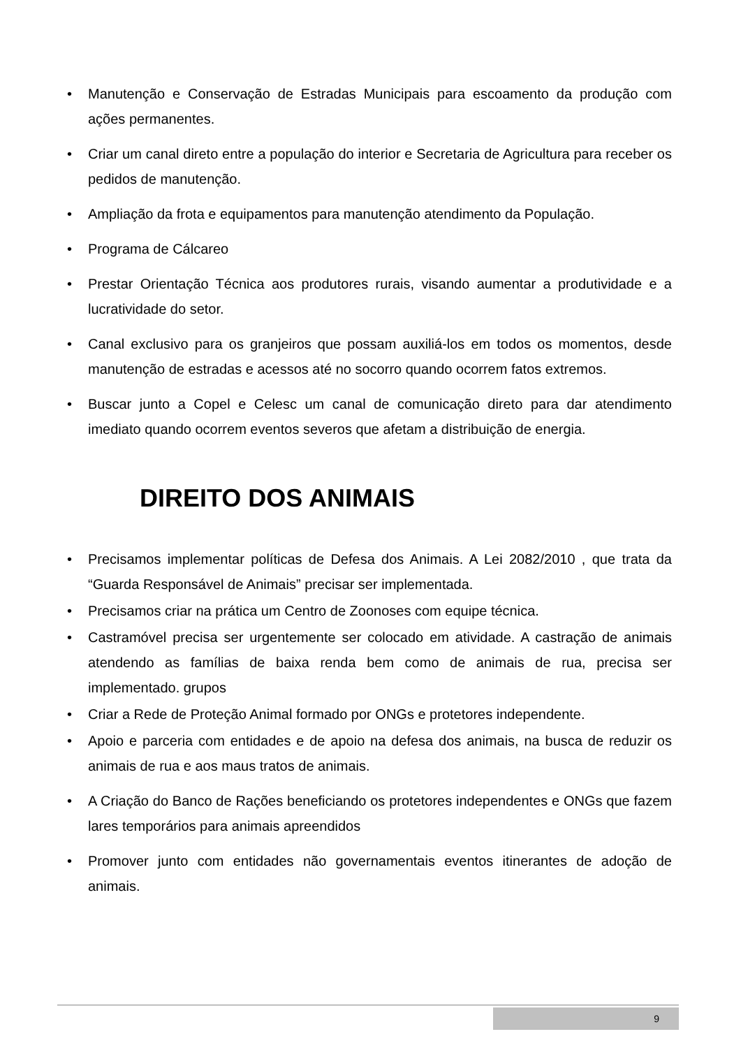• Manutenção e Conservação de Estradas Municipais para escoamento da produção com ações permanentes.
• Criar um canal direto entre a população do interior e Secretaria de Agricultura para receber os pedidos de manutenção.
• Ampliação da frota e equipamentos para manutenção atendimento da População.
• Programa de Cálcareo
• Prestar Orientação Técnica aos produtores rurais, visando aumentar a produtividade e a lucratividade do setor.
• Canal exclusivo para os granjeiros que possam auxiliá-los em todos os momentos, desde manutenção de estradas e acessos até no socorro quando ocorrem fatos extremos.
• Buscar junto a Copel e Celesc um canal de comunicação direto para dar atendimento imediato quando ocorrem eventos severos que afetam a distribuição de energia.
DIREITO DOS ANIMAIS
• Precisamos implementar políticas de Defesa dos Animais. A Lei 2082/2010 , que trata da “Guarda Responsável de Animais” precisar ser implementada.
• Precisamos criar na prática um Centro de Zoonoses com equipe técnica.
• Castramóvel precisa ser urgentemente ser colocado em atividade. A castração de animais atendendo as famílias de baixa renda bem como de animais de rua, precisa ser implementado. grupos
• Criar a Rede de Proteção Animal formado por ONGs e protetores independente.
• Apoio e parceria com entidades e de apoio na defesa dos animais, na busca de reduzir os animais de rua e aos maus tratos de animais.
• A Criação do Banco de Rações beneficiando os protetores independentes e ONGs que fazem lares temporários para animais apreendidos
• Promover junto com entidades não governamentais eventos itinerantes de adoção de animais.
9